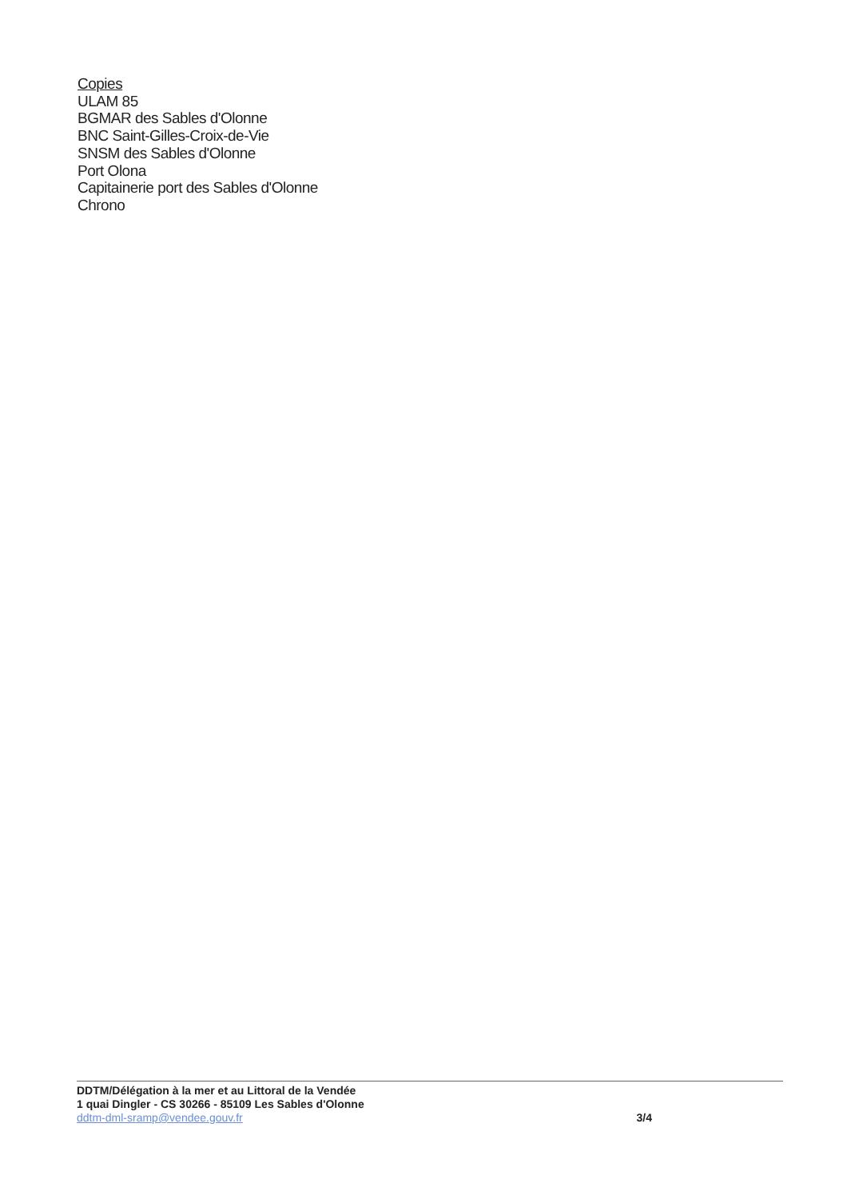Copies
ULAM 85
BGMAR des Sables d'Olonne
BNC Saint-Gilles-Croix-de-Vie
SNSM des Sables d'Olonne
Port Olona
Capitainerie port des Sables d'Olonne
Chrono
DDTM/Délégation à la mer et au Littoral de la Vendée
1 quai Dingler - CS 30266 - 85109 Les Sables d'Olonne
ddtm-dml-sramp@vendee.gouv.fr
3/4